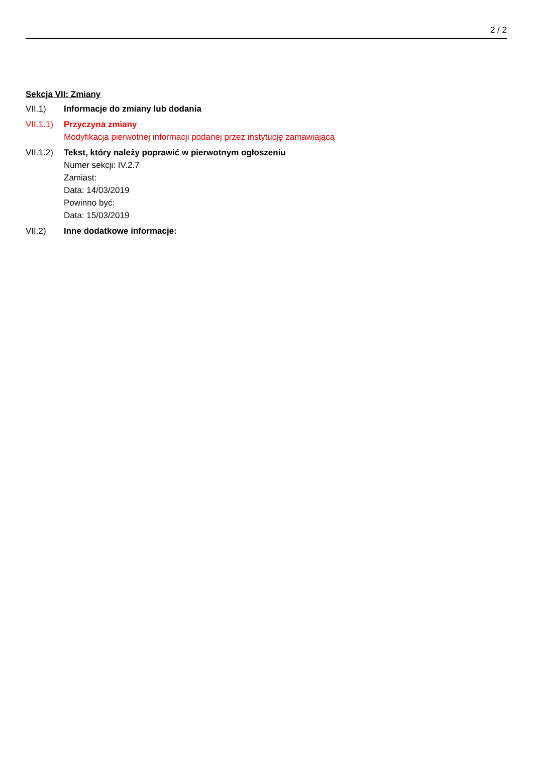2 / 2
Sekcja VII: Zmiany
VII.1) Informacje do zmiany lub dodania
VII.1.1)
Przyczyna zmiany
Modyfikacja pierwotnej informacji podanej przez instytucję zamawiającą
VII.1.2)
Tekst, który należy poprawić w pierwotnym ogłoszeniu
Numer sekcji: IV.2.7
Zamiast:
Data: 14/03/2019
Powinno być:
Data: 15/03/2019
VII.2) Inne dodatkowe informacje: